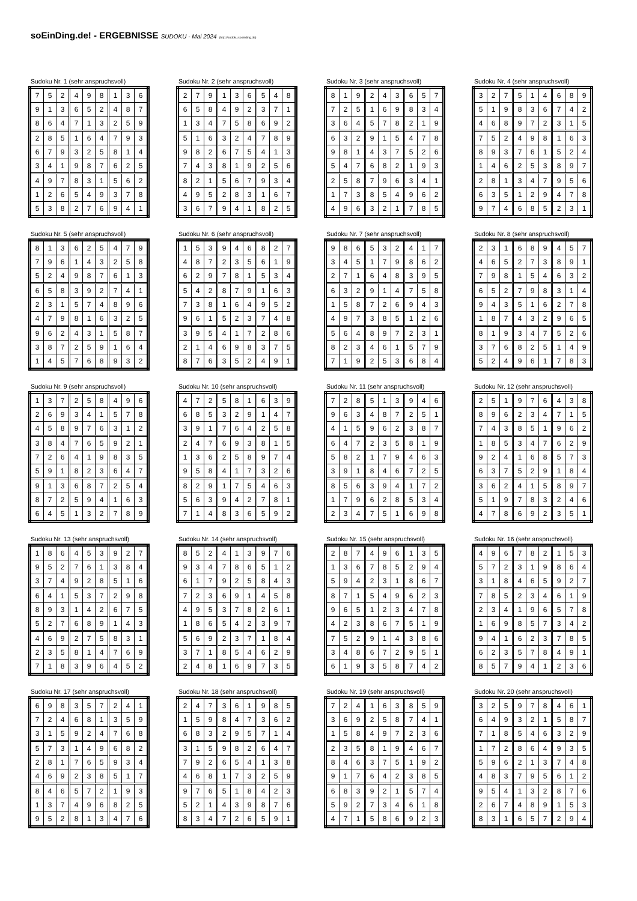soEinDing.de! - ERGEBNISSE SUDOKU - Mai 2024 (http://sudoku.soeinding.de)
Sudoku Nr. 1 (sehr anspruchsvoll)
| 7 | 5 | 2 | 4 | 9 | 8 | 1 | 3 | 6 |
| 9 | 1 | 3 | 6 | 5 | 2 | 4 | 8 | 7 |
| 8 | 6 | 4 | 7 | 1 | 3 | 2 | 5 | 9 |
| 2 | 8 | 5 | 1 | 6 | 4 | 7 | 9 | 3 |
| 6 | 7 | 9 | 3 | 2 | 5 | 8 | 1 | 4 |
| 3 | 4 | 1 | 9 | 8 | 7 | 6 | 2 | 5 |
| 4 | 9 | 7 | 8 | 3 | 1 | 5 | 6 | 2 |
| 1 | 2 | 6 | 5 | 4 | 9 | 3 | 7 | 8 |
| 5 | 3 | 8 | 2 | 7 | 6 | 9 | 4 | 1 |
Sudoku Nr. 2 (sehr anspruchsvoll)
| 2 | 7 | 9 | 1 | 3 | 6 | 5 | 4 | 8 |
| 6 | 5 | 8 | 4 | 9 | 2 | 3 | 7 | 1 |
| 1 | 3 | 4 | 7 | 5 | 8 | 6 | 9 | 2 |
| 5 | 1 | 6 | 3 | 2 | 4 | 7 | 8 | 9 |
| 9 | 8 | 2 | 6 | 7 | 5 | 4 | 1 | 3 |
| 7 | 4 | 3 | 8 | 1 | 9 | 2 | 5 | 6 |
| 8 | 2 | 1 | 5 | 6 | 7 | 9 | 3 | 4 |
| 4 | 9 | 5 | 2 | 8 | 3 | 1 | 6 | 7 |
| 3 | 6 | 7 | 9 | 4 | 1 | 8 | 2 | 5 |
Sudoku Nr. 3 (sehr anspruchsvoll)
| 8 | 1 | 9 | 2 | 4 | 3 | 6 | 5 | 7 |
| 7 | 2 | 5 | 1 | 6 | 9 | 8 | 3 | 4 |
| 3 | 6 | 4 | 5 | 7 | 8 | 2 | 1 | 9 |
| 6 | 3 | 2 | 9 | 1 | 5 | 4 | 7 | 8 |
| 9 | 8 | 1 | 4 | 3 | 7 | 5 | 2 | 6 |
| 5 | 4 | 7 | 6 | 8 | 2 | 1 | 9 | 3 |
| 2 | 5 | 8 | 7 | 9 | 6 | 3 | 4 | 1 |
| 1 | 7 | 3 | 8 | 5 | 4 | 9 | 6 | 2 |
| 4 | 9 | 6 | 3 | 2 | 1 | 7 | 8 | 5 |
Sudoku Nr. 4 (sehr anspruchsvoll)
| 3 | 2 | 7 | 5 | 1 | 4 | 6 | 8 | 9 |
| 5 | 1 | 9 | 8 | 3 | 6 | 7 | 4 | 2 |
| 4 | 6 | 8 | 9 | 7 | 2 | 3 | 1 | 5 |
| 7 | 5 | 2 | 4 | 9 | 8 | 1 | 6 | 3 |
| 8 | 9 | 3 | 7 | 6 | 1 | 5 | 2 | 4 |
| 1 | 4 | 6 | 2 | 5 | 3 | 8 | 9 | 7 |
| 2 | 8 | 1 | 3 | 4 | 7 | 9 | 5 | 6 |
| 6 | 3 | 5 | 1 | 2 | 9 | 4 | 7 | 8 |
| 9 | 7 | 4 | 6 | 8 | 5 | 2 | 3 | 1 |
Sudoku Nr. 5 (sehr anspruchsvoll)
| 8 | 1 | 3 | 6 | 2 | 5 | 4 | 7 | 9 |
| 7 | 9 | 6 | 1 | 4 | 3 | 2 | 5 | 8 |
| 5 | 2 | 4 | 9 | 8 | 7 | 6 | 1 | 3 |
| 6 | 5 | 8 | 3 | 9 | 2 | 7 | 4 | 1 |
| 2 | 3 | 1 | 5 | 7 | 4 | 8 | 9 | 6 |
| 4 | 7 | 9 | 8 | 1 | 6 | 3 | 2 | 5 |
| 9 | 6 | 2 | 4 | 3 | 1 | 5 | 8 | 7 |
| 3 | 8 | 7 | 2 | 5 | 9 | 1 | 6 | 4 |
| 1 | 4 | 5 | 7 | 6 | 8 | 9 | 3 | 2 |
Sudoku Nr. 6 (sehr anspruchsvoll)
| 1 | 5 | 3 | 9 | 4 | 6 | 8 | 2 | 7 |
| 4 | 8 | 7 | 2 | 3 | 5 | 6 | 1 | 9 |
| 6 | 2 | 9 | 7 | 8 | 1 | 5 | 3 | 4 |
| 5 | 4 | 2 | 8 | 7 | 9 | 1 | 6 | 3 |
| 7 | 3 | 8 | 1 | 6 | 4 | 9 | 5 | 2 |
| 9 | 6 | 1 | 5 | 2 | 3 | 7 | 4 | 8 |
| 3 | 9 | 5 | 4 | 1 | 7 | 2 | 8 | 6 |
| 2 | 1 | 4 | 6 | 9 | 8 | 3 | 7 | 5 |
| 8 | 7 | 6 | 3 | 5 | 2 | 4 | 9 | 1 |
Sudoku Nr. 7 (sehr anspruchsvoll)
| 9 | 8 | 6 | 5 | 3 | 2 | 4 | 1 | 7 |
| 3 | 4 | 5 | 1 | 7 | 9 | 8 | 6 | 2 |
| 2 | 7 | 1 | 6 | 4 | 8 | 3 | 9 | 5 |
| 6 | 3 | 2 | 9 | 1 | 4 | 7 | 5 | 8 |
| 1 | 5 | 8 | 7 | 2 | 6 | 9 | 4 | 3 |
| 4 | 9 | 7 | 3 | 8 | 5 | 1 | 2 | 6 |
| 5 | 6 | 4 | 8 | 9 | 7 | 2 | 3 | 1 |
| 8 | 2 | 3 | 4 | 6 | 1 | 5 | 7 | 9 |
| 7 | 1 | 9 | 2 | 5 | 3 | 6 | 8 | 4 |
Sudoku Nr. 8 (sehr anspruchsvoll)
| 2 | 3 | 1 | 6 | 8 | 9 | 4 | 5 | 7 |
| 4 | 6 | 5 | 2 | 7 | 3 | 8 | 9 | 1 |
| 7 | 9 | 8 | 1 | 5 | 4 | 6 | 3 | 2 |
| 6 | 5 | 2 | 7 | 9 | 8 | 3 | 1 | 4 |
| 9 | 4 | 3 | 5 | 1 | 6 | 2 | 7 | 8 |
| 1 | 8 | 7 | 4 | 3 | 2 | 9 | 6 | 5 |
| 8 | 1 | 9 | 3 | 4 | 7 | 5 | 2 | 6 |
| 3 | 7 | 6 | 8 | 2 | 5 | 1 | 4 | 9 |
| 5 | 2 | 4 | 9 | 6 | 1 | 7 | 8 | 3 |
Sudoku Nr. 9 (sehr anspruchsvoll)
| 1 | 3 | 7 | 2 | 5 | 8 | 4 | 9 | 6 |
| 2 | 6 | 9 | 3 | 4 | 1 | 5 | 7 | 8 |
| 4 | 5 | 8 | 9 | 7 | 6 | 3 | 1 | 2 |
| 3 | 8 | 4 | 7 | 6 | 5 | 9 | 2 | 1 |
| 7 | 2 | 6 | 4 | 1 | 9 | 8 | 3 | 5 |
| 5 | 9 | 1 | 8 | 2 | 3 | 6 | 4 | 7 |
| 9 | 1 | 3 | 6 | 8 | 7 | 2 | 5 | 4 |
| 8 | 7 | 2 | 5 | 9 | 4 | 1 | 6 | 3 |
| 6 | 4 | 5 | 1 | 3 | 2 | 7 | 8 | 9 |
Sudoku Nr. 10 (sehr anspruchsvoll)
| 4 | 7 | 2 | 5 | 8 | 1 | 6 | 3 | 9 |
| 6 | 8 | 5 | 3 | 2 | 9 | 1 | 4 | 7 |
| 3 | 9 | 1 | 7 | 6 | 4 | 2 | 5 | 8 |
| 2 | 4 | 7 | 6 | 9 | 3 | 8 | 1 | 5 |
| 1 | 3 | 6 | 2 | 5 | 8 | 9 | 7 | 4 |
| 9 | 5 | 8 | 4 | 1 | 7 | 3 | 2 | 6 |
| 8 | 2 | 9 | 1 | 7 | 5 | 4 | 6 | 3 |
| 5 | 6 | 3 | 9 | 4 | 2 | 7 | 8 | 1 |
| 7 | 1 | 4 | 8 | 3 | 6 | 5 | 9 | 2 |
Sudoku Nr. 11 (sehr anspruchsvoll)
| 7 | 2 | 8 | 5 | 1 | 3 | 9 | 4 | 6 |
| 9 | 6 | 3 | 4 | 8 | 7 | 2 | 5 | 1 |
| 4 | 1 | 5 | 9 | 6 | 2 | 3 | 8 | 7 |
| 6 | 4 | 7 | 2 | 3 | 5 | 8 | 1 | 9 |
| 5 | 8 | 2 | 1 | 7 | 9 | 4 | 6 | 3 |
| 3 | 9 | 1 | 8 | 4 | 6 | 7 | 2 | 5 |
| 8 | 5 | 6 | 3 | 9 | 4 | 1 | 7 | 2 |
| 1 | 7 | 9 | 6 | 2 | 8 | 5 | 3 | 4 |
| 2 | 3 | 4 | 7 | 5 | 1 | 6 | 9 | 8 |
Sudoku Nr. 12 (sehr anspruchsvoll)
| 2 | 5 | 1 | 9 | 7 | 6 | 4 | 3 | 8 |
| 8 | 9 | 6 | 2 | 3 | 4 | 7 | 1 | 5 |
| 7 | 4 | 3 | 8 | 5 | 1 | 9 | 6 | 2 |
| 1 | 8 | 5 | 3 | 4 | 7 | 6 | 2 | 9 |
| 9 | 2 | 4 | 1 | 6 | 8 | 5 | 7 | 3 |
| 6 | 3 | 7 | 5 | 2 | 9 | 1 | 8 | 4 |
| 3 | 6 | 2 | 4 | 1 | 5 | 8 | 9 | 7 |
| 5 | 1 | 9 | 7 | 8 | 3 | 2 | 4 | 6 |
| 4 | 7 | 8 | 6 | 9 | 2 | 3 | 5 | 1 |
Sudoku Nr. 13 (sehr anspruchsvoll)
| 1 | 8 | 6 | 4 | 5 | 3 | 9 | 2 | 7 |
| 9 | 5 | 2 | 7 | 6 | 1 | 3 | 8 | 4 |
| 3 | 7 | 4 | 9 | 2 | 8 | 5 | 1 | 6 |
| 6 | 4 | 1 | 5 | 3 | 7 | 2 | 9 | 8 |
| 8 | 9 | 3 | 1 | 4 | 2 | 6 | 7 | 5 |
| 5 | 2 | 7 | 6 | 8 | 9 | 1 | 4 | 3 |
| 4 | 6 | 9 | 2 | 7 | 5 | 8 | 3 | 1 |
| 2 | 3 | 5 | 8 | 1 | 4 | 7 | 6 | 9 |
| 7 | 1 | 8 | 3 | 9 | 6 | 4 | 5 | 2 |
Sudoku Nr. 14 (sehr anspruchsvoll)
| 8 | 5 | 2 | 4 | 1 | 3 | 9 | 7 | 6 |
| 9 | 3 | 4 | 7 | 8 | 6 | 5 | 1 | 2 |
| 6 | 1 | 7 | 9 | 2 | 5 | 8 | 4 | 3 |
| 7 | 2 | 3 | 6 | 9 | 1 | 4 | 5 | 8 |
| 4 | 9 | 5 | 3 | 7 | 8 | 2 | 6 | 1 |
| 1 | 8 | 6 | 5 | 4 | 2 | 3 | 9 | 7 |
| 5 | 6 | 9 | 2 | 3 | 7 | 1 | 8 | 4 |
| 3 | 7 | 1 | 8 | 5 | 4 | 6 | 2 | 9 |
| 2 | 4 | 8 | 1 | 6 | 9 | 7 | 3 | 5 |
Sudoku Nr. 15 (sehr anspruchsvoll)
| 2 | 8 | 7 | 4 | 9 | 6 | 1 | 3 | 5 |
| 1 | 3 | 6 | 7 | 8 | 5 | 2 | 9 | 4 |
| 5 | 9 | 4 | 2 | 3 | 1 | 8 | 6 | 7 |
| 8 | 7 | 1 | 5 | 4 | 9 | 6 | 2 | 3 |
| 9 | 6 | 5 | 1 | 2 | 3 | 4 | 7 | 8 |
| 4 | 2 | 3 | 8 | 6 | 7 | 5 | 1 | 9 |
| 7 | 5 | 2 | 9 | 1 | 4 | 3 | 8 | 6 |
| 3 | 4 | 8 | 6 | 7 | 2 | 9 | 5 | 1 |
| 6 | 1 | 9 | 3 | 5 | 8 | 7 | 4 | 2 |
Sudoku Nr. 16 (sehr anspruchsvoll)
| 4 | 9 | 6 | 7 | 8 | 2 | 1 | 5 | 3 |
| 5 | 7 | 2 | 3 | 1 | 9 | 8 | 6 | 4 |
| 3 | 1 | 8 | 4 | 6 | 5 | 9 | 2 | 7 |
| 7 | 8 | 5 | 2 | 3 | 4 | 6 | 1 | 9 |
| 2 | 3 | 4 | 1 | 9 | 6 | 5 | 7 | 8 |
| 1 | 6 | 9 | 8 | 5 | 7 | 3 | 4 | 2 |
| 9 | 4 | 1 | 6 | 2 | 3 | 7 | 8 | 5 |
| 6 | 2 | 3 | 5 | 7 | 8 | 4 | 9 | 1 |
| 8 | 5 | 7 | 9 | 4 | 1 | 2 | 3 | 6 |
Sudoku Nr. 17 (sehr anspruchsvoll)
| 6 | 9 | 8 | 3 | 5 | 7 | 2 | 4 | 1 |
| 7 | 2 | 4 | 6 | 8 | 1 | 3 | 5 | 9 |
| 3 | 1 | 5 | 9 | 2 | 4 | 7 | 6 | 8 |
| 5 | 7 | 3 | 1 | 4 | 9 | 6 | 8 | 2 |
| 2 | 8 | 1 | 7 | 6 | 5 | 9 | 3 | 4 |
| 4 | 6 | 9 | 2 | 3 | 8 | 5 | 1 | 7 |
| 8 | 4 | 6 | 5 | 7 | 2 | 1 | 9 | 3 |
| 1 | 3 | 7 | 4 | 9 | 6 | 8 | 2 | 5 |
| 9 | 5 | 2 | 8 | 1 | 3 | 4 | 7 | 6 |
Sudoku Nr. 18 (sehr anspruchsvoll)
| 2 | 4 | 7 | 3 | 6 | 1 | 9 | 8 | 5 |
| 1 | 5 | 9 | 8 | 4 | 7 | 3 | 6 | 2 |
| 6 | 8 | 3 | 2 | 9 | 5 | 7 | 1 | 4 |
| 3 | 1 | 5 | 9 | 8 | 2 | 6 | 4 | 7 |
| 7 | 9 | 2 | 6 | 5 | 4 | 1 | 3 | 8 |
| 4 | 6 | 8 | 1 | 7 | 3 | 2 | 5 | 9 |
| 9 | 7 | 6 | 5 | 1 | 8 | 4 | 2 | 3 |
| 5 | 2 | 1 | 4 | 3 | 9 | 8 | 7 | 6 |
| 8 | 3 | 4 | 7 | 2 | 6 | 5 | 9 | 1 |
Sudoku Nr. 19 (sehr anspruchsvoll)
| 7 | 2 | 4 | 1 | 6 | 3 | 8 | 5 | 9 |
| 3 | 6 | 9 | 2 | 5 | 8 | 7 | 4 | 1 |
| 1 | 5 | 8 | 4 | 9 | 7 | 2 | 3 | 6 |
| 2 | 3 | 5 | 8 | 1 | 9 | 4 | 6 | 7 |
| 8 | 4 | 6 | 3 | 7 | 5 | 1 | 9 | 2 |
| 9 | 1 | 7 | 6 | 4 | 2 | 3 | 8 | 5 |
| 6 | 8 | 3 | 9 | 2 | 1 | 5 | 7 | 4 |
| 5 | 9 | 2 | 7 | 3 | 4 | 6 | 1 | 8 |
| 4 | 7 | 1 | 5 | 8 | 6 | 9 | 2 | 3 |
Sudoku Nr. 20 (sehr anspruchsvoll)
| 3 | 2 | 5 | 9 | 7 | 8 | 4 | 6 | 1 |
| 6 | 4 | 9 | 3 | 2 | 1 | 5 | 8 | 7 |
| 7 | 1 | 8 | 5 | 4 | 6 | 3 | 2 | 9 |
| 1 | 7 | 2 | 8 | 6 | 4 | 9 | 3 | 5 |
| 5 | 9 | 6 | 2 | 1 | 3 | 7 | 4 | 8 |
| 4 | 8 | 3 | 7 | 9 | 5 | 6 | 1 | 2 |
| 9 | 5 | 4 | 1 | 3 | 2 | 8 | 7 | 6 |
| 2 | 6 | 7 | 4 | 8 | 9 | 1 | 5 | 3 |
| 8 | 3 | 1 | 6 | 5 | 7 | 2 | 9 | 4 |